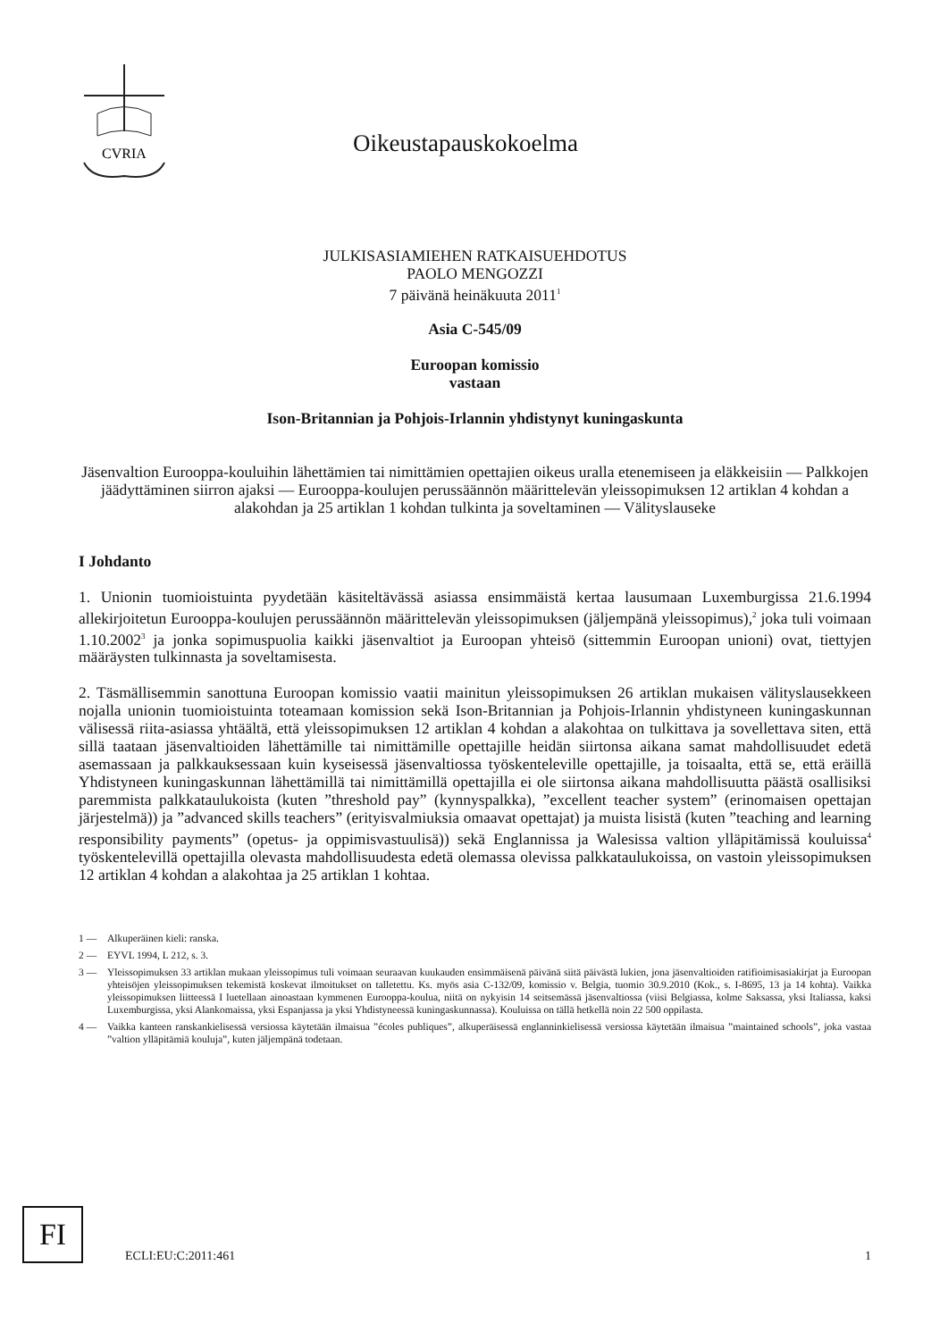CVRIA
Oikeustapauskokoelma
JULKISASIAMIEHEN RATKAISUEHDOTUS
PAOLO MENGOZZI
7 päivänä heinäkuuta 2011<sup>1</sup>
Asia C-545/09
Euroopan komissio
vastaan
Ison-Britannian ja Pohjois-Irlannin yhdistynyt kuninga­skunta
Jäsenvaltion Eurooppa-kouluihin lähettämien tai nimittämien opettajien oikeus uralla etenemiseen ja eläkkeisiin — Palkkojen jäädyttäminen siirron ajaksi — Eurooppa-koulujen perussäännön määrittelevän yleissopimuksen 12 artiklan 4 kohdan a alakohdan ja 25 artiklan 1 kohdan tulkinta ja soveltaminen — Välityslauseke
I Johdanto
1. Unionin tuomioistuinta pyydetään käsiteltävässä asiassa ensimmäistä kertaa lausumaan Luxemburgissa 21.6.1994 allekirjoitetun Eurooppa-koulujen perussäännön määrittelevän yleissopimuksen (jäljempänä yleissopimus),<sup>2</sup> joka tuli voimaan 1.10.2002<sup>3</sup> ja jonka sopimuspuolia kaikki jäsenvaltiot ja Euroopan yhteisö (sittemmin Euroopan unioni) ovat, tiettyjen määräysten tulkinnasta ja soveltamisesta.
2. Täsmällisemmin sanottuna Euroopan komissio vaatii mainitun yleissopimuksen 26 artiklan mukaisen välityslausekkeen nojalla unionin tuomioistuinta toteamaan komission sekä Ison-Britannian ja Pohjois-Irlannin yhdistyneen kuningaskunnan välisessä riita-asiassa yhtäältä, että yleissopimuksen 12 artiklan 4 kohdan a alakohtaa on tulkittava ja sovellettava siten, että sillä taataan jäsenvaltioiden lähettämille tai nimittämille opettajille heidän siirtonsa aikana samat mahdollisuudet edetä asemassaan ja palkkauksessaan kuin kyseisessä jäsenvaltiossa työskenteleville opettajille, ja toisaalta, että se, että eräillä Yhdistyneen kuningaskunnan lähettämillä tai nimittämillä opettajilla ei ole siirtonsa aikana mahdollisuutta päästä osallisiksi paremmista palkkataulukoista (kuten ”threshold pay” (kynnyspalkka), ”excellent teacher system” (erinomaisen opettajan järjestelmä)) ja ”advanced skills teachers” (erityisvalmiuksia omaavat opettajat) ja muista lisistä (kuten ”teaching and learning responsibility payments” (opetus- ja oppimisvastuulisä)) sekä Englannissa ja Walesissa valtion ylläpitämissä kouluissa<sup>4</sup> työskentelevillä opettajilla olevasta mahdollisuudesta edetä olemassa olevissa palkkataulukoissa, on vastoin yleissopimuksen 12 artiklan 4 kohdan a alakohtaa ja 25 artiklan 1 kohtaa.
1 — Alkuperäinen kieli: ranska.
2 — EYVL 1994, L 212, s. 3.
3 — Yleissopimuksen 33 artiklan mukaan yleissopimus tuli voimaan seuraavan kuukauden ensimmäisenä päivänä siitä päivästä lukien, jona jäsenvaltioiden ratifioimisasiakirjat ja Euroopan yhteisöjen yleissopimuksen tekemistä koskevat ilmoitukset on talletettu. Ks. myös asia C-132/09, komissio v. Belgia, tuomio 30.9.2010 (Kok., s. I-8695, 13 ja 14 kohta). Vaikka yleissopimuksen liitteessä I luetellaan ainoastaan kymmenen Eurooppa-koulua, niitä on nykyisin 14 seitsemässä jäsenvaltiossa (viisi Belgiassa, kolme Saksassa, yksi Italiassa, kaksi Luxemburgissa, yksi Alankomaissa, yksi Espanjassa ja yksi Yhdistyneessä kuningaskunnassa). Kouluissa on tällä hetkellä noin 22 500 oppilasta.
4 — Vaikka kanteen ranskankielisessä versiossa käytetään ilmaisua ”écoles publiques”, alkuperäisessä englanninkielisessä versiossa käytetään ilmaisua ”maintained schools”, joka vastaa ”valtion ylläpitämiä kouluja”, kuten jäljempänä todetaan.
FI
ECLI:EU:C:2011:461 1